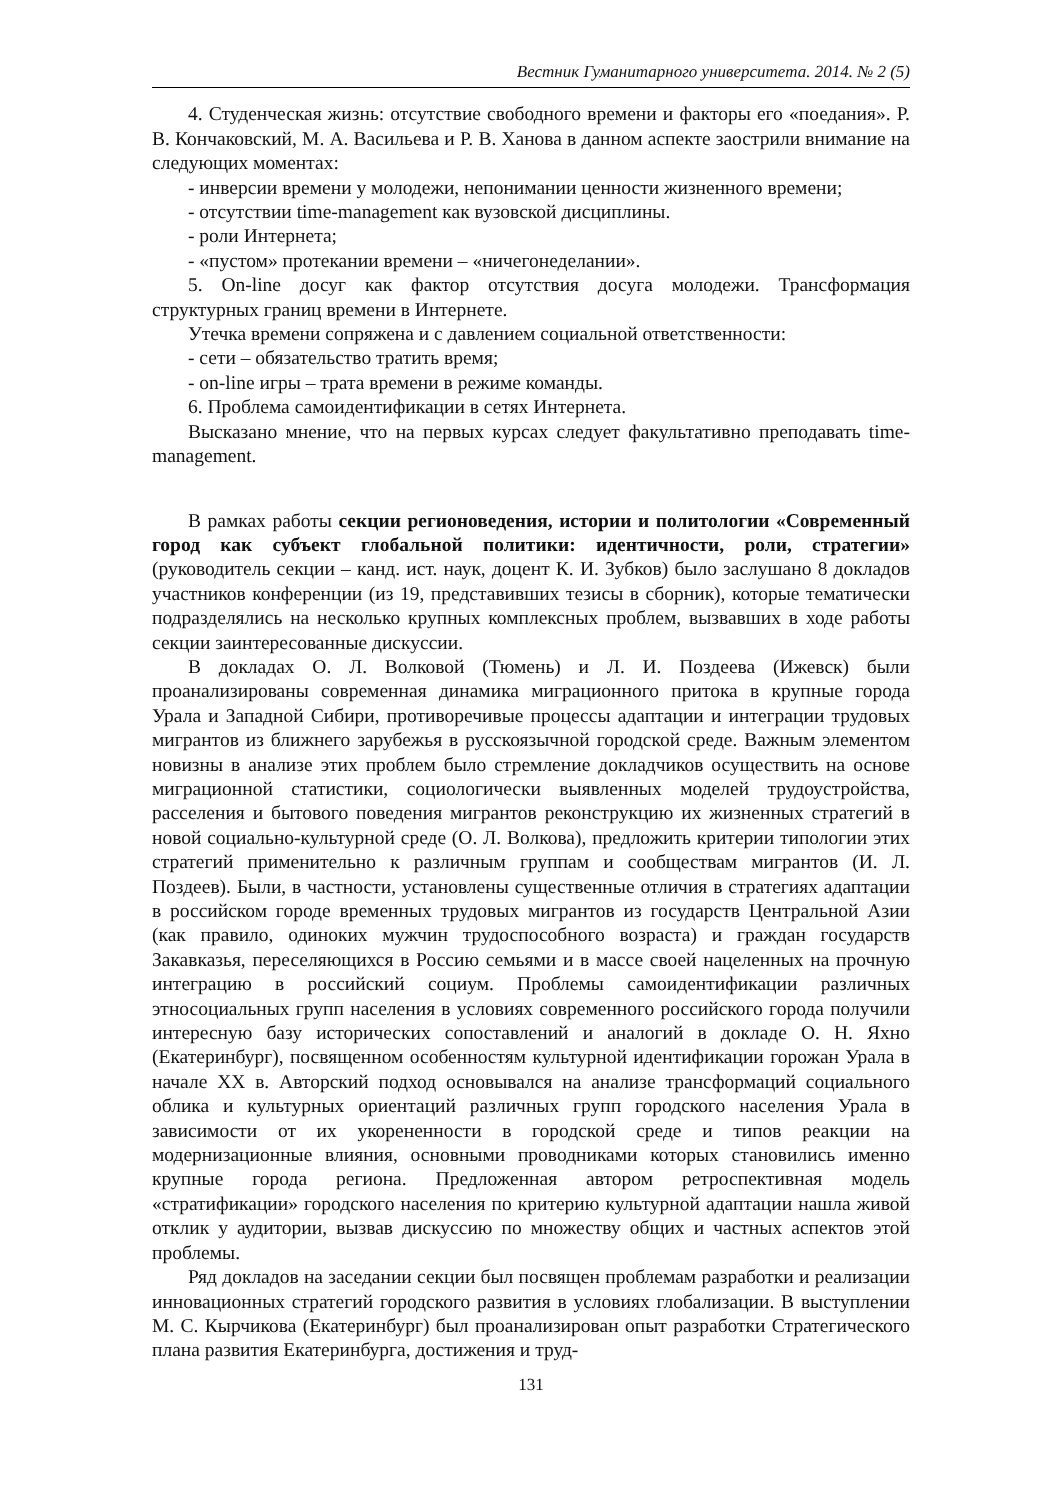Вестник Гуманитарного университета. 2014. № 2 (5)
4. Студенческая жизнь: отсутствие свободного времени и факторы его «поедания». Р. В. Кончаковский, М. А. Васильева и Р. В. Ханова в данном аспекте заострили внимание на следующих моментах:
- инверсии времени у молодежи, непонимании ценности жизненного времени;
- отсутствии time-management как вузовской дисциплины.
- роли Интернета;
- «пустом» протекании времени – «ничегонеделании».
5. On-line досуг как фактор отсутствия досуга молодежи. Трансформация структурных границ времени в Интернете.
Утечка времени сопряжена и с давлением социальной ответственности:
- сети – обязательство тратить время;
- on-line игры – трата времени в режиме команды.
6. Проблема самоидентификации в сетях Интернета.
Высказано мнение, что на первых курсах следует факультативно преподавать time-management.
В рамках работы секции регионоведения, истории и политологии «Современный город как субъект глобальной политики: идентичности, роли, стратегии» (руководитель секции – канд. ист. наук, доцент К. И. Зубков) было заслушано 8 докладов участников конференции (из 19, представивших тезисы в сборник), которые тематически подразделялись на несколько крупных комплексных проблем, вызвавших в ходе работы секции заинтересованные дискуссии.
В докладах О. Л. Волковой (Тюмень) и Л. И. Поздеева (Ижевск) были проанализированы современная динамика миграционного притока в крупные города Урала и Западной Сибири, противоречивые процессы адаптации и интеграции трудовых мигрантов из ближнего зарубежья в русскоязычной городской среде. Важным элементом новизны в анализе этих проблем было стремление докладчиков осуществить на основе миграционной статистики, социологически выявленных моделей трудоустройства, расселения и бытового поведения мигрантов реконструкцию их жизненных стратегий в новой социально-культурной среде (О. Л. Волкова), предложить критерии типологии этих стратегий применительно к различным группам и сообществам мигрантов (И. Л. Поздеев). Были, в частности, установлены существенные отличия в стратегиях адаптации в российском городе временных трудовых мигрантов из государств Центральной Азии (как правило, одиноких мужчин трудоспособного возраста) и граждан государств Закавказья, переселяющихся в Россию семьями и в массе своей нацеленных на прочную интеграцию в российский социум. Проблемы самоидентификации различных этносоциальных групп населения в условиях современного российского города получили интересную базу исторических сопоставлений и аналогий в докладе О. Н. Яхно (Екатеринбург), посвященном особенностям культурной идентификации горожан Урала в начале XX в. Авторский подход основывался на анализе трансформаций социального облика и культурных ориентаций различных групп городского населения Урала в зависимости от их укорененности в городской среде и типов реакции на модернизационные влияния, основными проводниками которых становились именно крупные города региона. Предложенная автором ретроспективная модель «стратификации» городского населения по критерию культурной адаптации нашла живой отклик у аудитории, вызвав дискуссию по множеству общих и частных аспектов этой проблемы.
Ряд докладов на заседании секции был посвящен проблемам разработки и реализации инновационных стратегий городского развития в условиях глобализации. В выступлении М. С. Кырчикова (Екатеринбург) был проанализирован опыт разработки Стратегического плана развития Екатеринбурга, достижения и труд-
131